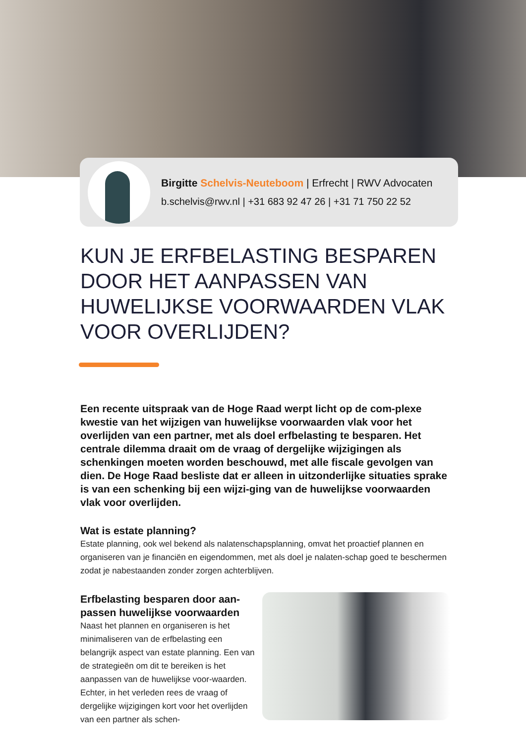Birgitte Schelvis-Neuteboom | Erfrecht | RWV Advocaten
b.schelvis@rwv.nl | +31 683 92 47 26 | +31 71 750 22 52
KUN JE ERFBELASTING BESPAREN DOOR HET AANPASSEN VAN HUWELIJKSE VOORWAARDEN VLAK VOOR OVERLIJDEN?
Een recente uitspraak van de Hoge Raad werpt licht op de com-plexe kwestie van het wijzigen van huwelijkse voorwaarden vlak voor het overlijden van een partner, met als doel erfbelasting te besparen. Het centrale dilemma draait om de vraag of dergelijke wijzigingen als schenkingen moeten worden beschouwd, met alle fiscale gevolgen van dien. De Hoge Raad besliste dat er alleen in uitzonderlijke situaties sprake is van een schenking bij een wijzi-ging van de huwelijkse voorwaarden vlak voor overlijden.
Wat is estate planning?
Estate planning, ook wel bekend als nalatenschapsplanning, omvat het proactief plannen en organiseren van je financiën en eigendommen, met als doel je nalaten-schap goed te beschermen zodat je nabestaanden zonder zorgen achterblijven.
Erfbelasting besparen door aan-passen huwelijkse voorwaarden
Naast het plannen en organiseren is het minimaliseren van de erfbelasting een belangrijk aspect van estate planning. Een van de strategieën om dit te bereiken is het aanpassen van de huwelijkse voor-waarden. Echter, in het verleden rees de vraag of dergelijke wijzigingen kort voor het overlijden van een partner als schen-